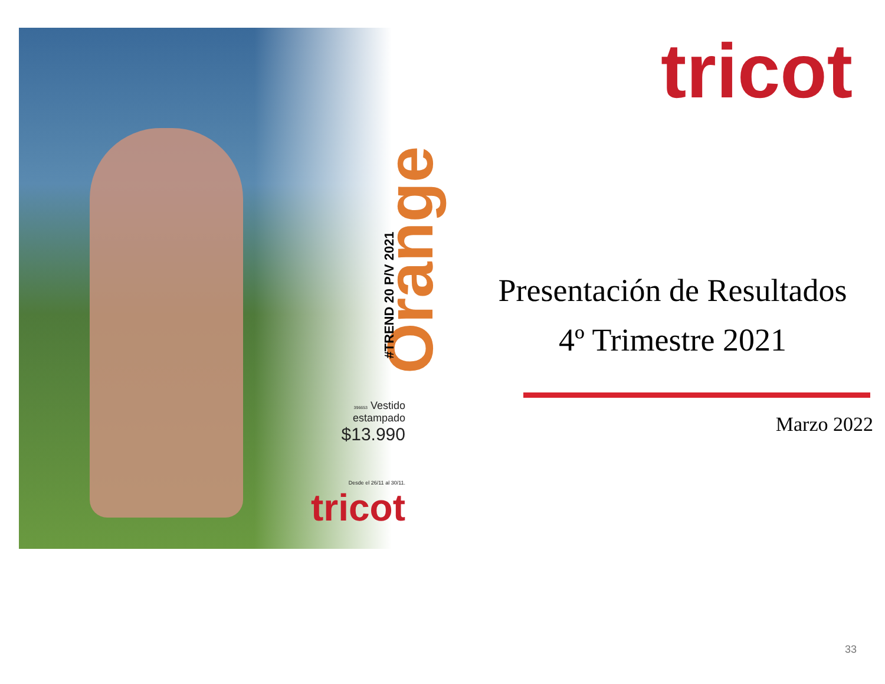Orange #TREND 20 P/V 2021
396653 Vestido
estampado
$13.990
Desde el 26/11 al 30/11.
tricot
tricot
Presentación de Resultados
4º Trimestre 2021
Marzo 2022
33